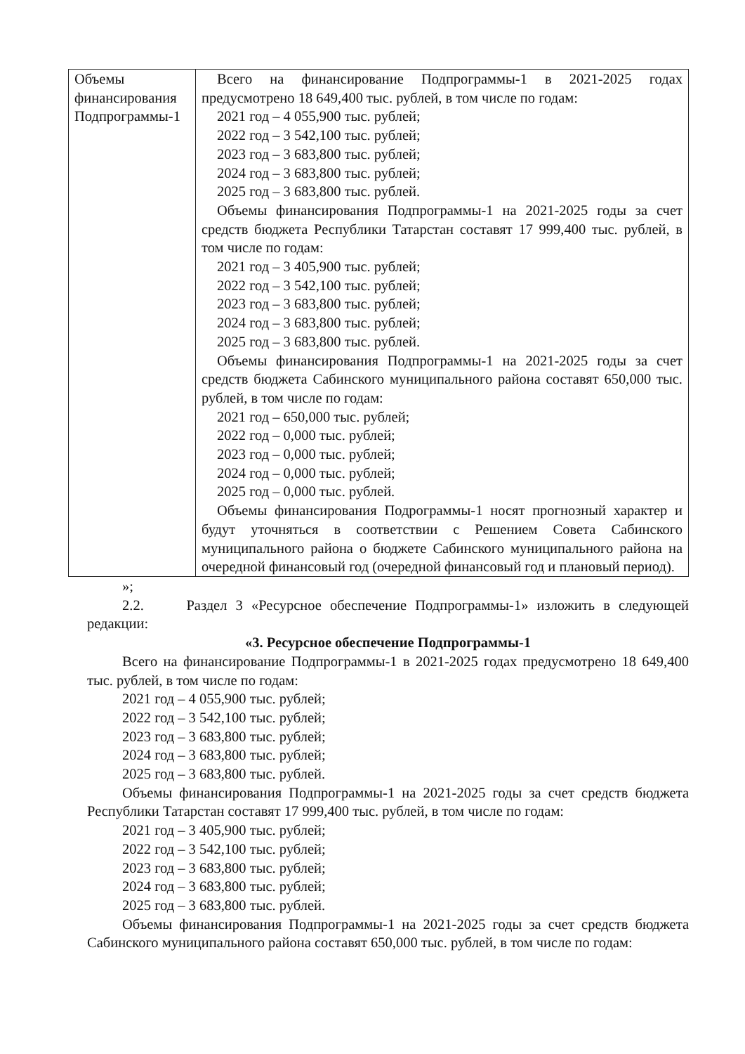| Объемы финансирования Подпрограммы-1 | Всего на финансирование Подпрограммы-1 в 2021-2025 годах предусмотрено 18 649,400 тыс. рублей, в том числе по годам: 2021 год – 4 055,900 тыс. рублей; 2022 год – 3 542,100 тыс. рублей; 2023 год – 3 683,800 тыс. рублей; 2024 год – 3 683,800 тыс. рублей; 2025 год – 3 683,800 тыс. рублей. Объемы финансирования Подпрограммы-1 на 2021-2025 годы за счет средств бюджета Республики Татарстан составят 17 999,400 тыс. рублей, в том числе по годам: 2021 год – 3 405,900 тыс. рублей; 2022 год – 3 542,100 тыс. рублей; 2023 год – 3 683,800 тыс. рублей; 2024 год – 3 683,800 тыс. рублей; 2025 год – 3 683,800 тыс. рублей. Объемы финансирования Подпрограммы-1 на 2021-2025 годы за счет средств бюджета Сабинского муниципального района составят 650,000 тыс. рублей, в том числе по годам: 2021 год – 650,000 тыс. рублей; 2022 год – 0,000 тыс. рублей; 2023 год – 0,000 тыс. рублей; 2024 год – 0,000 тыс. рублей; 2025 год – 0,000 тыс. рублей. Объемы финансирования Подрограммы-1 носят прогнозный характер и будут уточняться в соответствии с Решением Совета Сабинского муниципального района о бюджете Сабинского муниципального района на очередной финансовый год (очередной финансовый год и плановый период). |
»;
2.2. Раздел 3 «Ресурсное обеспечение Подпрограммы-1» изложить в следующей редакции:
«3. Ресурсное обеспечение Подпрограммы-1
Всего на финансирование Подпрограммы-1 в 2021-2025 годах предусмотрено 18 649,400 тыс. рублей, в том числе по годам:
2021 год – 4 055,900 тыс. рублей;
2022 год – 3 542,100 тыс. рублей;
2023 год – 3 683,800 тыс. рублей;
2024 год – 3 683,800 тыс. рублей;
2025 год – 3 683,800 тыс. рублей.
Объемы финансирования Подпрограммы-1 на 2021-2025 годы за счет средств бюджета Республики Татарстан составят 17 999,400 тыс. рублей, в том числе по годам:
2021 год – 3 405,900 тыс. рублей;
2022 год – 3 542,100 тыс. рублей;
2023 год – 3 683,800 тыс. рублей;
2024 год – 3 683,800 тыс. рублей;
2025 год – 3 683,800 тыс. рублей.
Объемы финансирования Подпрограммы-1 на 2021-2025 годы за счет средств бюджета Сабинского муниципального района составят 650,000 тыс. рублей, в том числе по годам: